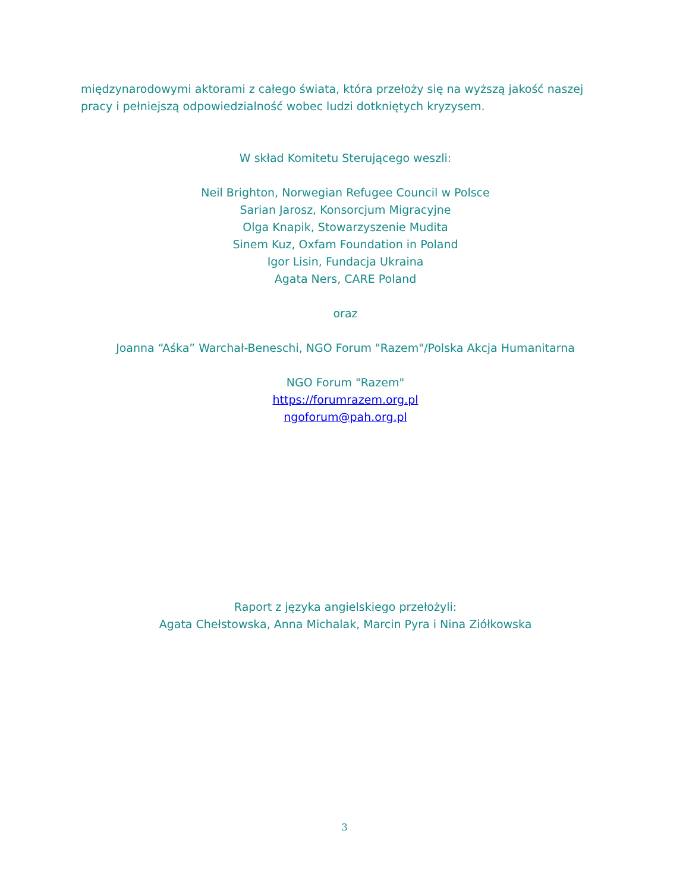międzynarodowymi aktorami z całego świata, która przełoży się na wyższą jakość naszej pracy i pełniejszą odpowiedzialność wobec ludzi dotkniętych kryzysem.
W skład Komitetu Sterującego weszli:
Neil Brighton, Norwegian Refugee Council w Polsce
Sarian Jarosz, Konsorcjum Migracyjne
Olga Knapik, Stowarzyszenie Mudita
Sinem Kuz, Oxfam Foundation in Poland
Igor Lisin, Fundacja Ukraina
Agata Ners, CARE Poland
oraz
Joanna “Aśka” Warchał-Beneschi, NGO Forum "Razem"/Polska Akcja Humanitarna
NGO Forum "Razem"
https://forumrazem.org.pl
ngoforum@pah.org.pl
Raport z języka angielskiego przełożyli:
Agata Chełstowska, Anna Michalak, Marcin Pyra i Nina Ziółkowska
3